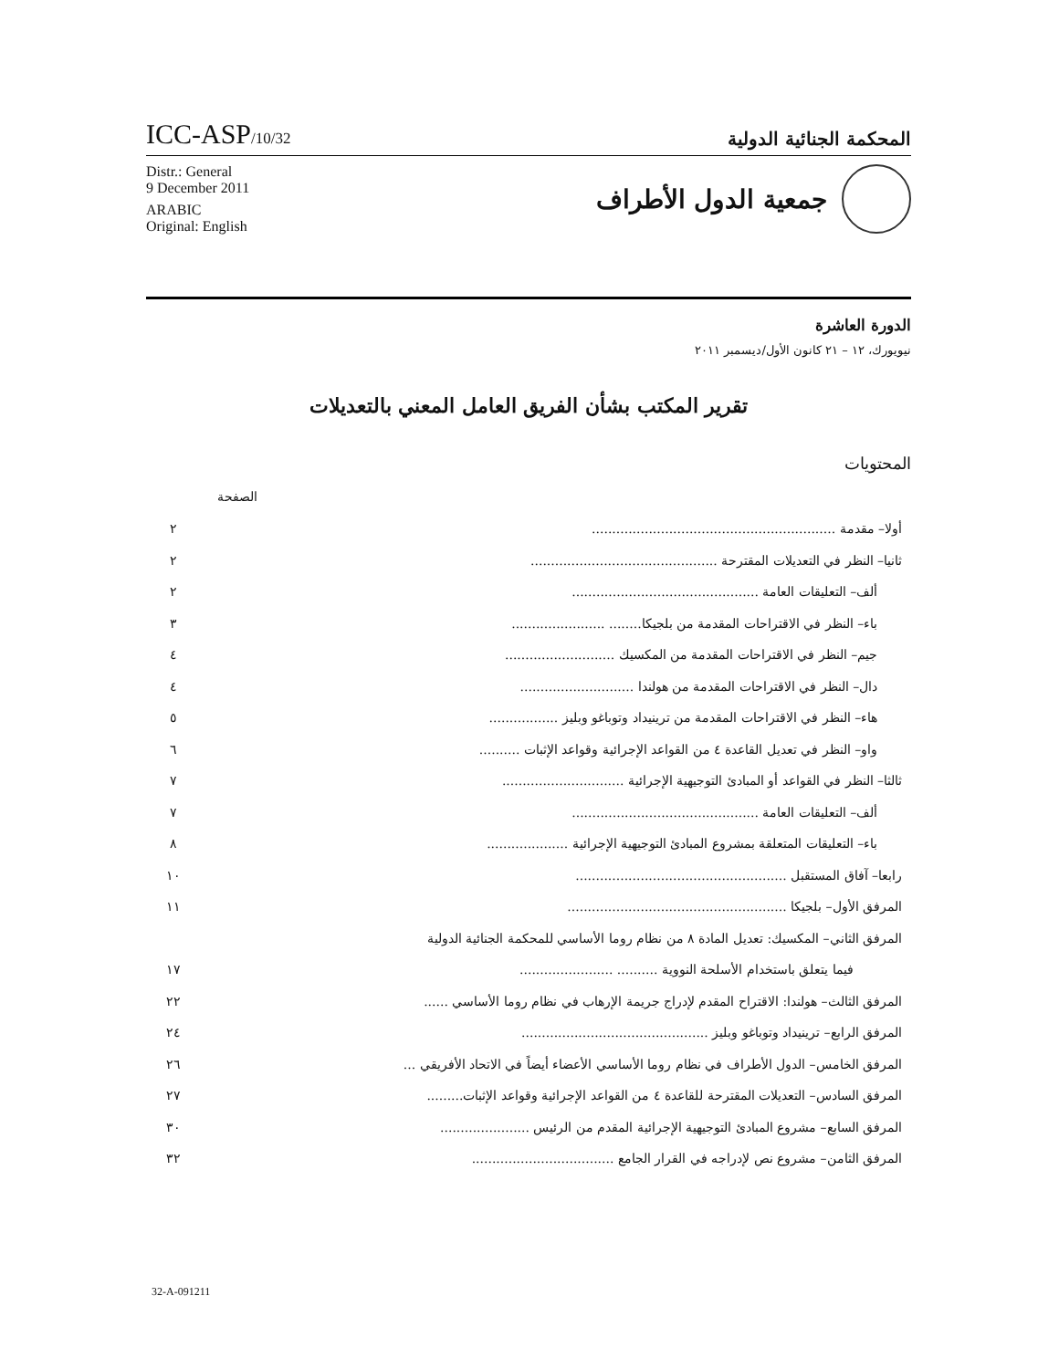ICC-ASP/10/32
المحكمة الجنائية الدولية
Distr.: General
9 December 2011
ARABIC
Original: English
جمعية الدول الأطراف
الدورة العاشرة
نيويورك، ١٢ – ٢١ كانون الأول/ديسمبر ٢٠١١
تقرير المكتب بشأن الفريق العامل المعني بالتعديلات
المحتويات
الصفحة
أولا– مقدمة ............................................................ ٢
ثانيا– النظر في التعديلات المقترحة .............................................. ٢
ألف– التعليقات العامة .............................................. ٢
باء– النظر في الاقتراحات المقدمة من بلجيكا........ ....................... ٣
جيم– النظر في الاقتراحات المقدمة من المكسيك ........................... ٤
دال– النظر في الاقتراحات المقدمة من هولندا ............................ ٤
هاء– النظر في الاقتراحات المقدمة من ترينيداد وتوباغو وبليز ................. ٥
واو– النظر في تعديل القاعدة ٤ من القواعد الإجرائية وقواعد الإثبات .......... ٦
ثالثا– النظر في القواعد أو المبادئ التوجيهية الإجرائية .............................. ٧
ألف– التعليقات العامة .............................................. ٧
باء– التعليقات المتعلقة بمشروع المبادئ التوجيهية الإجرائية .................... ٨
رابعا– آفاق المستقبل .................................................... ١٠
المرفق الأول– بلجيكا ...................................................... ١١
المرفق الثاني– المكسيك: تعديل المادة ٨ من نظام روما الأساسي للمحكمة الجنائية الدولية
فيما يتعلق باستخدام الأسلحة النووية .......... ....................... ١٧
المرفق الثالث– هولندا: الاقتراح المقدم لإدراج جريمة الإرهاب في نظام روما الأساسي ...... ٢٢
المرفق الرابع– ترينيداد وتوباغو وبليز .............................................. ٢٤
المرفق الخامس– الدول الأطراف في نظام روما الأساسي الأعضاء أيضاً في الاتحاد الأفريقي ... ٢٦
المرفق السادس– التعديلات المقترحة للقاعدة ٤ من القواعد الإجرائية وقواعد الإثبات......... ٢٧
المرفق السابع– مشروع المبادئ التوجيهية الإجرائية المقدم من الرئيس ...................... ٣٠
المرفق الثامن– مشروع نص لإدراجه في القرار الجامع ................................... ٣٢
32-A-091211